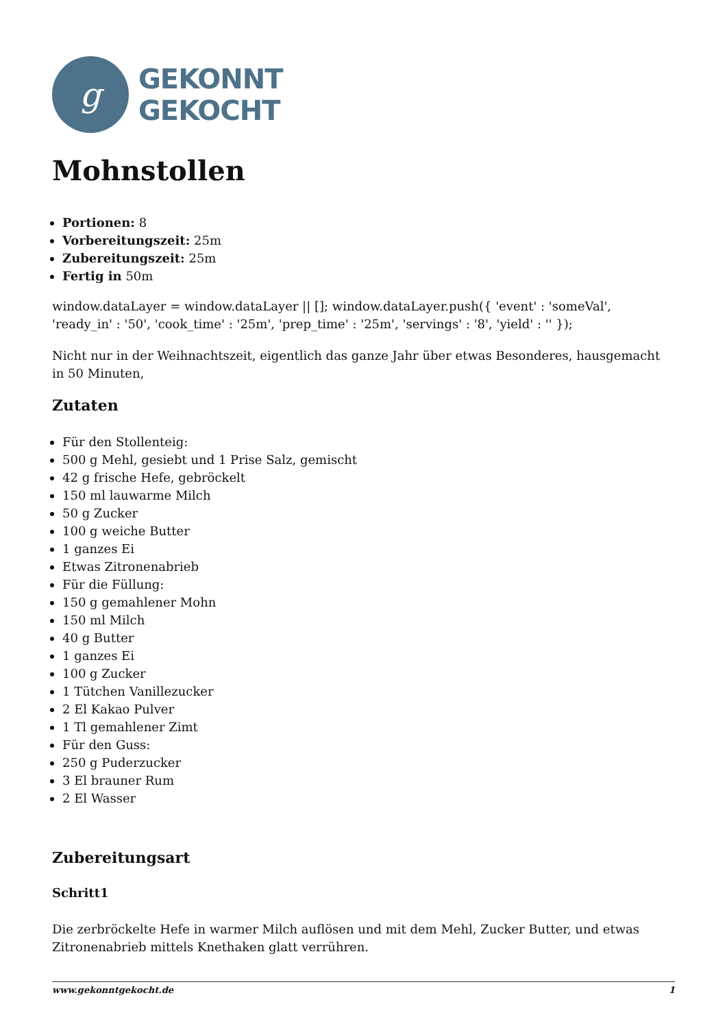g
GEKONNT
GEKOCHT
Mohnstollen
Portionen: 8
Vorbereitungszeit: 25m
Zubereitungszeit: 25m
Fertig in 50m
window.dataLayer = window.dataLayer || []; window.dataLayer.push({ 'event' : 'someVal', 'ready_in' : '50', 'cook_time' : '25m', 'prep_time' : '25m', 'servings' : '8', 'yield' : '' });
Nicht nur in der Weihnachtszeit, eigentlich das ganze Jahr über etwas Besonderes, hausgemacht in 50 Minuten,
Zutaten
Für den Stollenteig:
500 g Mehl, gesiebt und 1 Prise Salz, gemischt
42 g frische Hefe, gebröckelt
150 ml lauwarme Milch
50 g Zucker
100 g weiche Butter
1 ganzes Ei
Etwas Zitronenabrieb
Für die Füllung:
150 g gemahlener Mohn
150 ml Milch
40 g Butter
1 ganzes Ei
100 g Zucker
1 Tütchen Vanillezucker
2 El Kakao Pulver
1 Tl gemahlener Zimt
Für den Guss:
250 g Puderzucker
3 El brauner Rum
2 El Wasser
Zubereitungsart
Schritt1
Die zerbröckelte Hefe in warmer Milch auflösen und mit dem Mehl, Zucker Butter, und etwas Zitronenabrieb mittels Knethaken glatt verrühren.
www.gekonntgekocht.de 1